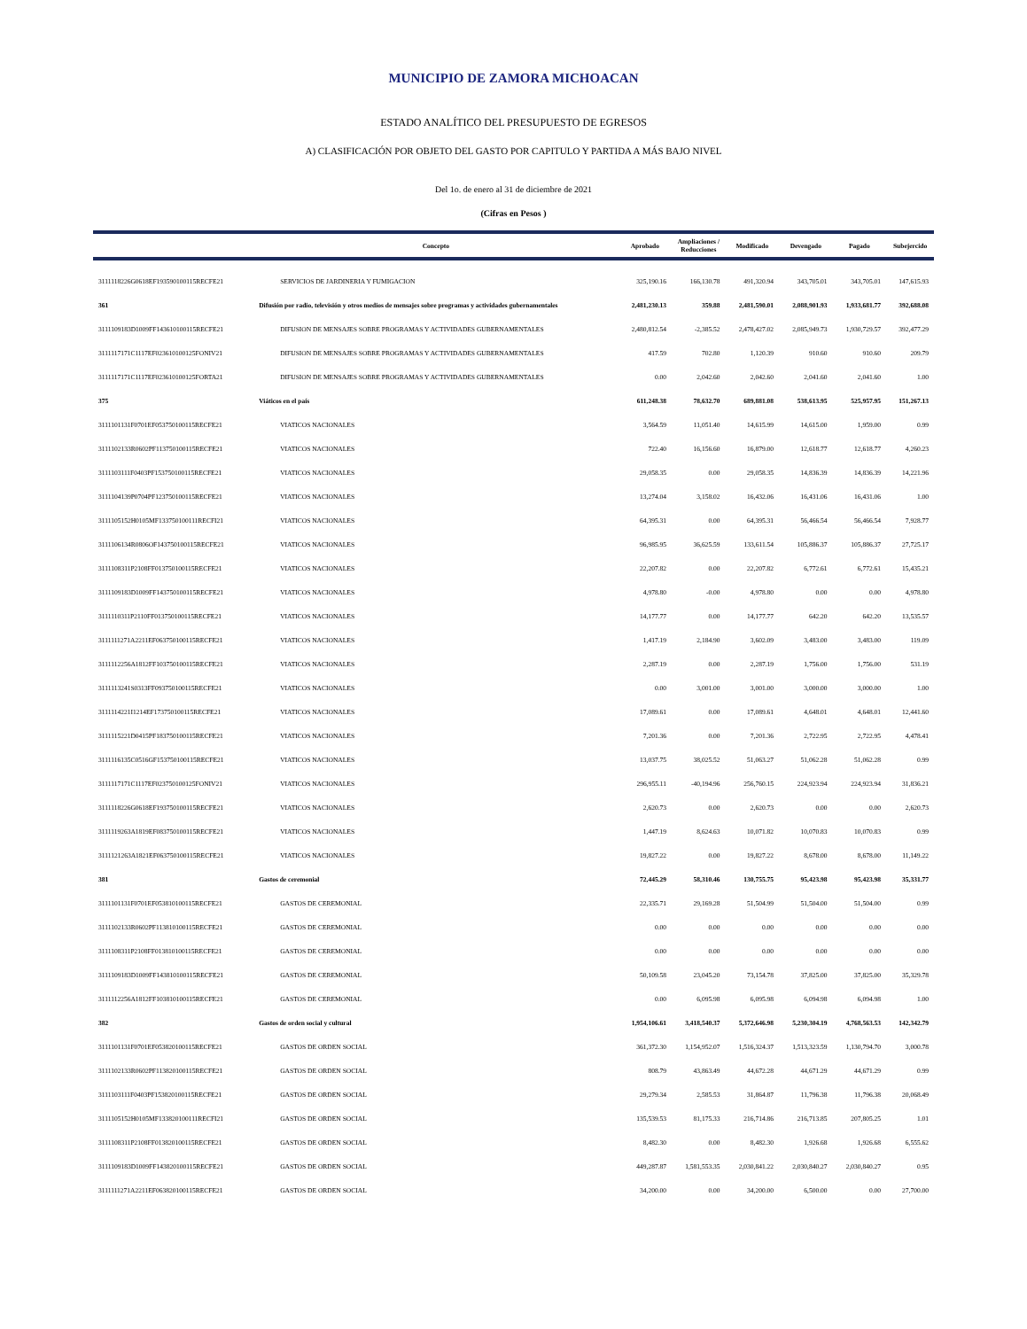MUNICIPIO DE ZAMORA MICHOACAN
ESTADO ANALÍTICO DEL PRESUPUESTO DE EGRESOS
A) CLASIFICACIÓN POR OBJETO DEL GASTO POR CAPITULO Y PARTIDA A MÁS BAJO NIVEL
Del 1o. de enero al 31 de diciembre de 2021
(Cifras en Pesos )
| | Concepto | Aprobado | Ampliaciones / Reducciones | Modificado | Devengado | Pagado | Subejercido |
| --- | --- | --- | --- | --- | --- | --- | --- |
| 3111118226G0618EF193590100115RECFE21 | SERVICIOS DE JARDINERIA Y FUMIGACION | 325,190.16 | 166,130.78 | 491,320.94 | 343,705.01 | 343,705.01 | 147,615.93 |
| 361 | Difusión por radio, televisión y otros medios de mensajes sobre programas y actividades gubernamentales | 2,481,230.13 | 359.88 | 2,481,590.01 | 2,088,901.93 | 1,933,681.77 | 392,688.08 |
| 3111109183D1009FF143610100115RECFE21 | DIFUSION DE MENSAJES SOBRE PROGRAMAS Y ACTIVIDADES GUBERNAMENTALES | 2,480,812.54 | -2,385.52 | 2,478,427.02 | 2,085,949.73 | 1,930,729.57 | 392,477.29 |
| 3111117171C1117EF023610100125FONIV21 | DIFUSION DE MENSAJES SOBRE PROGRAMAS Y ACTIVIDADES GUBERNAMENTALES | 417.59 | 702.80 | 1,120.39 | 910.60 | 910.60 | 209.79 |
| 3111117171C1117EF023610100125FORTA21 | DIFUSION DE MENSAJES SOBRE PROGRAMAS Y ACTIVIDADES GUBERNAMENTALES | 0.00 | 2,042.60 | 2,042.60 | 2,041.60 | 2,041.60 | 1.00 |
| 375 | Viáticos en el país | 611,248.38 | 78,632.70 | 689,881.08 | 538,613.95 | 525,957.95 | 151,267.13 |
| 3111101131F0701EF053750100115RECFE21 | VIATICOS NACIONALES | 3,564.59 | 11,051.40 | 14,615.99 | 14,615.00 | 1,959.00 | 0.99 |
| 3111102133R0602PF113750100115RECFE21 | VIATICOS NACIONALES | 722.40 | 16,156.60 | 16,879.00 | 12,618.77 | 12,618.77 | 4,260.23 |
| 3111103111F0403PF153750100115RECFE21 | VIATICOS NACIONALES | 29,058.35 | 0.00 | 29,058.35 | 14,836.39 | 14,836.39 | 14,221.96 |
| 3111104139P0704PF123750100115RECFE21 | VIATICOS NACIONALES | 13,274.04 | 3,158.02 | 16,432.06 | 16,431.06 | 16,431.06 | 1.00 |
| 3111105152H0105MF133750100111RECFI21 | VIATICOS NACIONALES | 64,395.31 | 0.00 | 64,395.31 | 56,466.54 | 56,466.54 | 7,928.77 |
| 3111106134R0806OF143750100115RECFE21 | VIATICOS NACIONALES | 96,985.95 | 36,625.59 | 133,611.54 | 105,886.37 | 105,886.37 | 27,725.17 |
| 3111108311P2108FF013750100115RECFE21 | VIATICOS NACIONALES | 22,207.82 | 0.00 | 22,207.82 | 6,772.61 | 6,772.61 | 15,435.21 |
| 3111109183D1009FF143750100115RECFE21 | VIATICOS NACIONALES | 4,978.80 | -0.00 | 4,978.80 | 0.00 | 0.00 | 4,978.80 |
| 3111110311P2110FF013750100115RECFE21 | VIATICOS NACIONALES | 14,177.77 | 0.00 | 14,177.77 | 642.20 | 642.20 | 13,535.57 |
| 3111111271A2211EF063750100115RECFE21 | VIATICOS NACIONALES | 1,417.19 | 2,184.90 | 3,602.09 | 3,483.00 | 3,483.00 | 119.09 |
| 3111112256A1812FF103750100115RECFE21 | VIATICOS NACIONALES | 2,287.19 | 0.00 | 2,287.19 | 1,756.00 | 1,756.00 | 531.19 |
| 3111113241S0313FF093750100115RECFE21 | VIATICOS NACIONALES | 0.00 | 3,001.00 | 3,001.00 | 3,000.00 | 3,000.00 | 1.00 |
| 3111114221I1214EF173750100115RECFE21 | VIATICOS NACIONALES | 17,089.61 | 0.00 | 17,089.61 | 4,648.01 | 4,648.01 | 12,441.60 |
| 3111115221D0415PF183750100115RECFE21 | VIATICOS NACIONALES | 7,201.36 | 0.00 | 7,201.36 | 2,722.95 | 2,722.95 | 4,478.41 |
| 3111116135C0516GF153750100115RECFE21 | VIATICOS NACIONALES | 13,037.75 | 38,025.52 | 51,063.27 | 51,062.28 | 51,062.28 | 0.99 |
| 3111117171C1117EF023750100125FONIV21 | VIATICOS NACIONALES | 296,955.11 | -40,194.96 | 256,760.15 | 224,923.94 | 224,923.94 | 31,836.21 |
| 3111118226G0618EF193750100115RECFE21 | VIATICOS NACIONALES | 2,620.73 | 0.00 | 2,620.73 | 0.00 | 0.00 | 2,620.73 |
| 3111119263A1819EF083750100115RECFE21 | VIATICOS NACIONALES | 1,447.19 | 8,624.63 | 10,071.82 | 10,070.83 | 10,070.83 | 0.99 |
| 3111121263A1821EF063750100115RECFE21 | VIATICOS NACIONALES | 19,827.22 | 0.00 | 19,827.22 | 8,678.00 | 8,678.00 | 11,149.22 |
| 381 | Gastos de ceremonial | 72,445.29 | 58,310.46 | 130,755.75 | 95,423.98 | 95,423.98 | 35,331.77 |
| 3111101131F0701EF053810100115RECFE21 | GASTOS DE CEREMONIAL | 22,335.71 | 29,169.28 | 51,504.99 | 51,504.00 | 51,504.00 | 0.99 |
| 3111102133R0602PF113810100115RECFE21 | GASTOS DE CEREMONIAL | 0.00 | 0.00 | 0.00 | 0.00 | 0.00 | 0.00 |
| 3111108311P2108FF013810100115RECFE21 | GASTOS DE CEREMONIAL | 0.00 | 0.00 | 0.00 | 0.00 | 0.00 | 0.00 |
| 3111109183D1009FF143810100115RECFE21 | GASTOS DE CEREMONIAL | 50,109.58 | 23,045.20 | 73,154.78 | 37,825.00 | 37,825.00 | 35,329.78 |
| 3111112256A1812FF103810100115RECFE21 | GASTOS DE CEREMONIAL | 0.00 | 6,095.98 | 6,095.98 | 6,094.98 | 6,094.98 | 1.00 |
| 382 | Gastos de orden social y cultural | 1,954,106.61 | 3,418,540.37 | 5,372,646.98 | 5,230,304.19 | 4,768,563.53 | 142,342.79 |
| 3111101131F0701EF053820100115RECFE21 | GASTOS DE ORDEN SOCIAL | 361,372.30 | 1,154,952.07 | 1,516,324.37 | 1,513,323.59 | 1,130,794.70 | 3,000.78 |
| 3111102133R0602PF113820100115RECFE21 | GASTOS DE ORDEN SOCIAL | 808.79 | 43,863.49 | 44,672.28 | 44,671.29 | 44,671.29 | 0.99 |
| 3111103111F0403PF153820100115RECFE21 | GASTOS DE ORDEN SOCIAL | 29,279.34 | 2,585.53 | 31,864.87 | 11,796.38 | 11,796.38 | 20,068.49 |
| 3111105152H0105MF133820100111RECFI21 | GASTOS DE ORDEN SOCIAL | 135,539.53 | 81,175.33 | 216,714.86 | 216,713.85 | 207,805.25 | 1.01 |
| 3111108311P2108FF013820100115RECFE21 | GASTOS DE ORDEN SOCIAL | 8,482.30 | 0.00 | 8,482.30 | 1,926.68 | 1,926.68 | 6,555.62 |
| 3111109183D1009FF143820100115RECFE21 | GASTOS DE ORDEN SOCIAL | 449,287.87 | 1,581,553.35 | 2,030,841.22 | 2,030,840.27 | 2,030,840.27 | 0.95 |
| 3111111271A2211EF063820100115RECFE21 | GASTOS DE ORDEN SOCIAL | 34,200.00 | 0.00 | 34,200.00 | 6,500.00 | 0.00 | 27,700.00 |